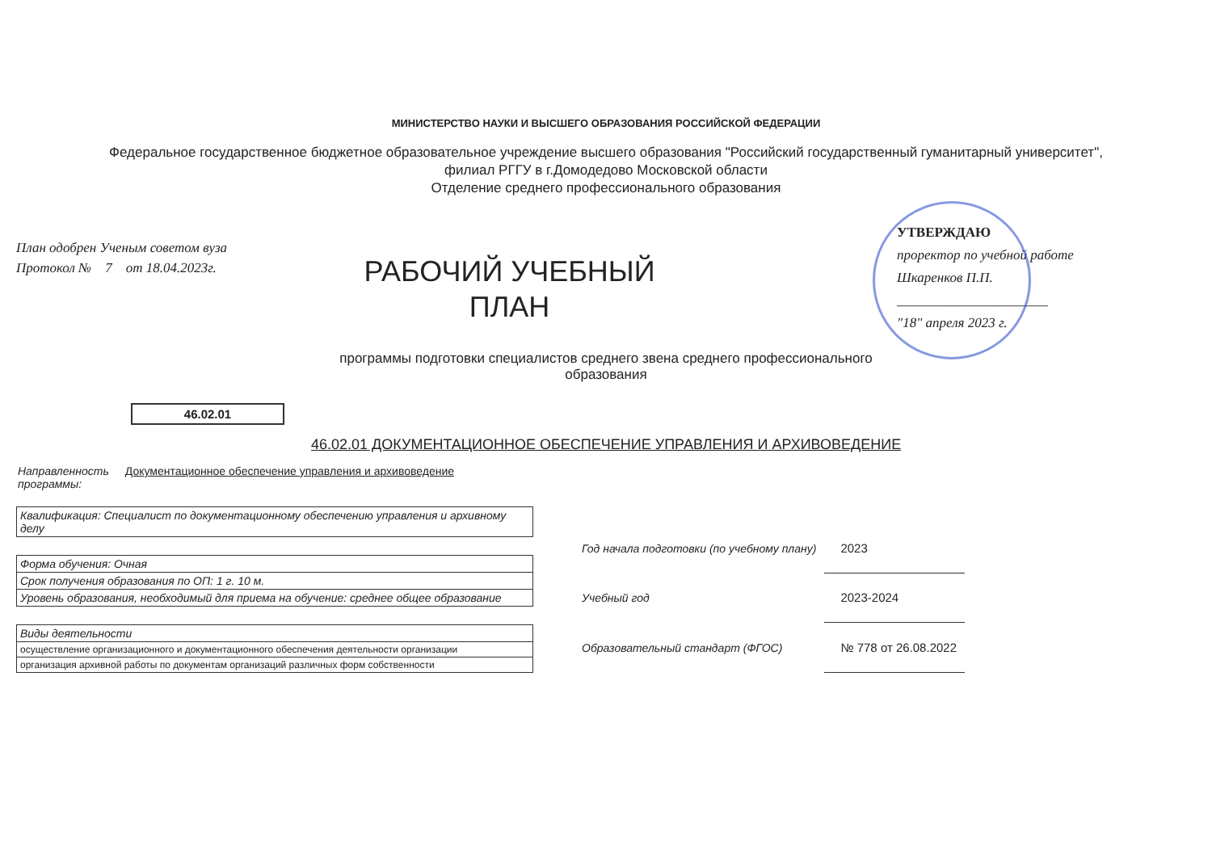МИНИСТЕРСТВО НАУКИ И ВЫСШЕГО ОБРАЗОВАНИЯ РОССИЙСКОЙ ФЕДЕРАЦИИ
Федеральное государственное бюджетное образовательное учреждение высшего образования "Российский государственный гуманитарный университет",
филиал РГГУ в г.Домодедово Московской области
Отделение среднего профессионального образования
План одобрен Ученым советом вуза
Протокол № 7 от 18.04.2023г.
РАБОЧИЙ УЧЕБНЫЙ
ПЛАН
УТВЕРЖДАЮ
проректор по учебной работе
Шкаренков П.П.
______________________
"18" апреля 2023 г.
программы подготовки специалистов среднего звена среднего профессионального
образования
46.02.01
46.02.01 ДОКУМЕНТАЦИОННОЕ ОБЕСПЕЧЕНИЕ УПРАВЛЕНИЯ И АРХИВОВЕДЕНИЕ
Направленность
программы:
Документационное обеспечение управления и архивоведение
| Квалификация: Специалист по документационному обеспечению управления и архивному делу |
| Форма обучения: Очная |
| Срок получения образования по ОП: 1 г. 10 м. |
| Уровень образования, необходимый для приема на обучение: среднее общее образование |
| Виды деятельности |
| осуществление организационного и документационного обеспечения деятельности организации |
| организация архивной работы по документам организаций различных форм собственности |
| Год начала подготовки (по учебному плану) | 2023 |
| Учебный год | 2023-2024 |
| Образовательный стандарт (ФГОС) | № 778 от 26.08.2022 |